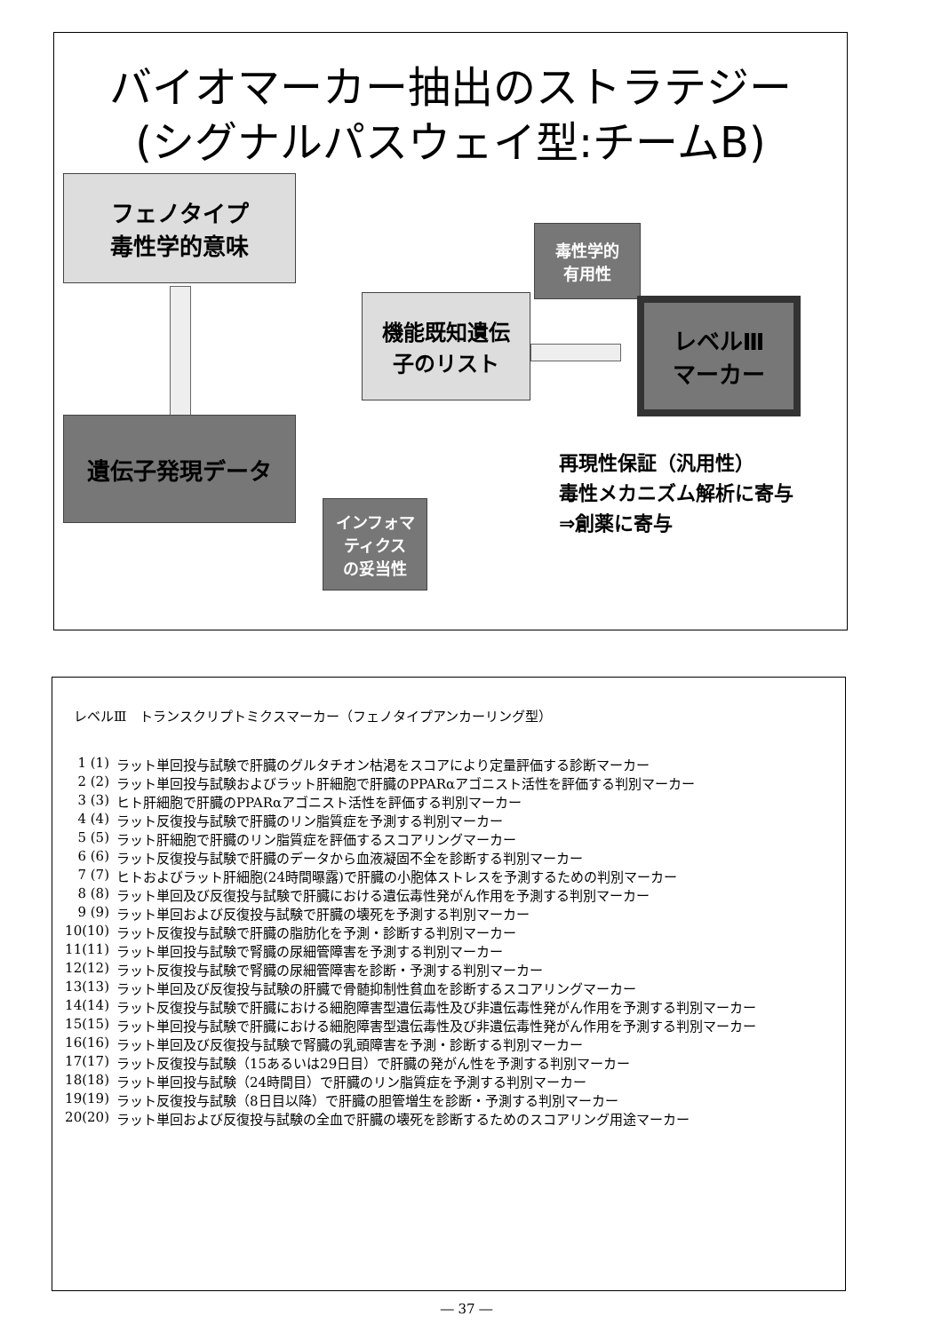バイオマーカー抽出のストラテジー
(シグナルパスウェイ型:チームB)
フェノタイプ
毒性学的意味
遺伝子発現データ
機能既知遺伝
子のリスト
毒性学的
有用性
レベルⅢ
マーカー
インフォマ
ティクス
の妥当性
再現性保証（汎用性）
毒性メカニズム解析に寄与
⇒創薬に寄与
レベルⅢ　トランスクリプトミクスマーカー（フェノタイプアンカーリング型）
1 (1) ラット単回投与試験で肝臓のグルタチオン枯渇をスコアにより定量評価する診断マーカー
2 (2) ラット単回投与試験およびラット肝細胞で肝臓のPPARαアゴニスト活性を評価する判別マーカー
3 (3) ヒト肝細胞で肝臓のPPARαアゴニスト活性を評価する判別マーカー
4 (4) ラット反復投与試験で肝臓のリン脂質症を予測する判別マーカー
5 (5) ラット肝細胞で肝臓のリン脂質症を評価するスコアリングマーカー
6 (6) ラット反復投与試験で肝臓のデータから血液凝固不全を診断する判別マーカー
7 (7) ヒトおよびラット肝細胞(24時間曝露)で肝臓の小胞体ストレスを予測するための判別マーカー
8 (8) ラット単回及び反復投与試験で肝臓における遺伝毒性発がん作用を予測する判別マーカー
9 (9) ラット単回および反復投与試験で肝臓の壊死を予測する判別マーカー
10(10) ラット反復投与試験で肝臓の脂肪化を予測・診断する判別マーカー
11(11) ラット単回投与試験で腎臓の尿細管障害を予測する判別マーカー
12(12) ラット反復投与試験で腎臓の尿細管障害を診断・予測する判別マーカー
13(13) ラット単回及び反復投与試験の肝臓で骨髄抑制性貧血を診断するスコアリングマーカー
14(14) ラット反復投与試験で肝臓における細胞障害型遺伝毒性及び非遺伝毒性発がん作用を予測する判別マーカー
15(15) ラット単回投与試験で肝臓における細胞障害型遺伝毒性及び非遺伝毒性発がん作用を予測する判別マーカー
16(16) ラット単回及び反復投与試験で腎臓の乳頭障害を予測・診断する判別マーカー
17(17) ラット反復投与試験（15あるいは29日目）で肝臓の発がん性を予測する判別マーカー
18(18) ラット単回投与試験（24時間目）で肝臓のリン脂質症を予測する判別マーカー
19(19) ラット反復投与試験（8日目以降）で肝臓の胆管増生を診断・予測する判別マーカー
20(20) ラット単回および反復投与試験の全血で肝臓の壊死を診断するためのスコアリング用途マーカー
― 37 ―